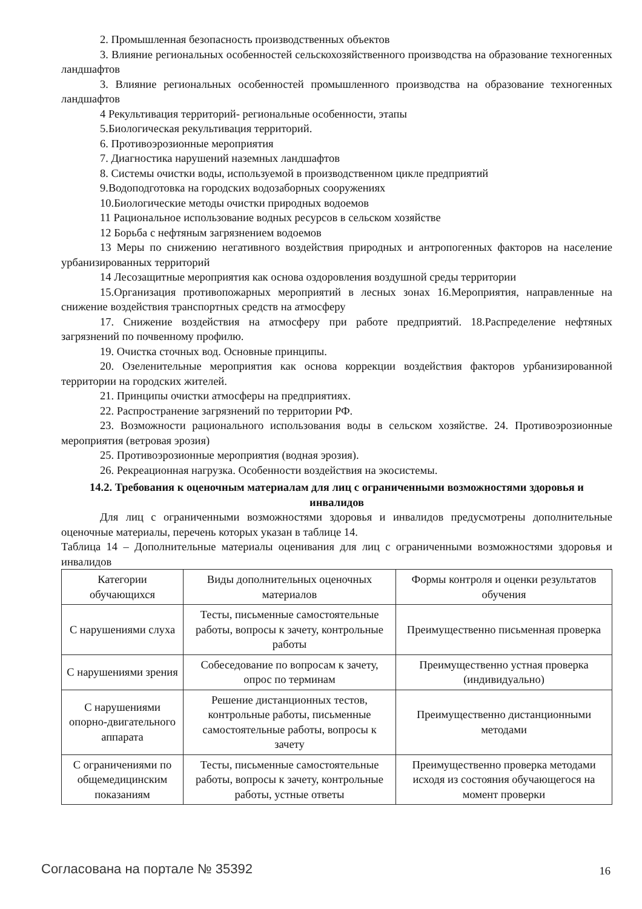2. Промышленная безопасность производственных объектов
3. Влияние региональных особенностей сельскохозяйственного производства на образование техногенных ландшафтов
3. Влияние региональных особенностей промышленного производства на образование техногенных ландшафтов
4 Рекультивация территорий- региональные особенности, этапы
5.Биологическая рекультивация территорий.
6. Противоэрозионные мероприятия
7. Диагностика нарушений наземных ландшафтов
8. Системы очистки воды, используемой в производственном цикле предприятий
9.Водоподготовка на городских водозаборных сооружениях
10.Биологические методы очистки природных водоемов
11 Рациональное использование водных ресурсов в сельском хозяйстве
12 Борьба с нефтяным загрязнением водоемов
13 Меры по снижению негативного воздействия природных и антропогенных факторов на население урбанизированных территорий
14 Лесозащитные мероприятия как основа оздоровления воздушной среды территории
15.Организация противопожарных мероприятий в лесных зонах 16.Мероприятия, направленные на снижение воздействия транспортных средств на атмосферу
17. Снижение воздействия на атмосферу при работе предприятий. 18.Распределение нефтяных загрязнений по почвенному профилю.
19. Очистка сточных вод. Основные принципы.
20. Озеленительные мероприятия как основа коррекции воздействия факторов урбанизированной территории на городских жителей.
21. Принципы очистки атмосферы на предприятиях.
22. Распространение загрязнений по территории РФ.
23. Возможности рационального использования воды в сельском хозяйстве. 24. Противоэрозионные мероприятия (ветровая эрозия)
25. Противоэрозионные мероприятия (водная эрозия).
26. Рекреационная нагрузка. Особенности воздействия на экосистемы.
14.2. Требования к оценочным материалам для лиц с ограниченными возможностями здоровья и инвалидов
Для лиц с ограниченными возможностями здоровья и инвалидов предусмотрены дополнительные оценочные материалы, перечень которых указан в таблице 14.
Таблица 14 – Дополнительные материалы оценивания для лиц с ограниченными возможностями здоровья и инвалидов
| Категории обучающихся | Виды дополнительных оценочных материалов | Формы контроля и оценки результатов обучения |
| С нарушениями слуха | Тесты, письменные самостоятельные работы, вопросы к зачету, контрольные работы | Преимущественно письменная проверка |
| С нарушениями зрения | Собеседование по вопросам к зачету, опрос по терминам | Преимущественно устная проверка (индивидуально) |
| С нарушениями опорно-двигательного аппарата | Решение дистанционных тестов, контрольные работы, письменные самостоятельные работы, вопросы к зачету | Преимущественно дистанционными методами |
| С ограничениями по общемедицинским показаниям | Тесты, письменные самостоятельные работы, вопросы к зачету, контрольные работы, устные ответы | Преимущественно проверка методами исходя из состояния обучающегося на момент проверки |
Согласована на портале № 35392 16